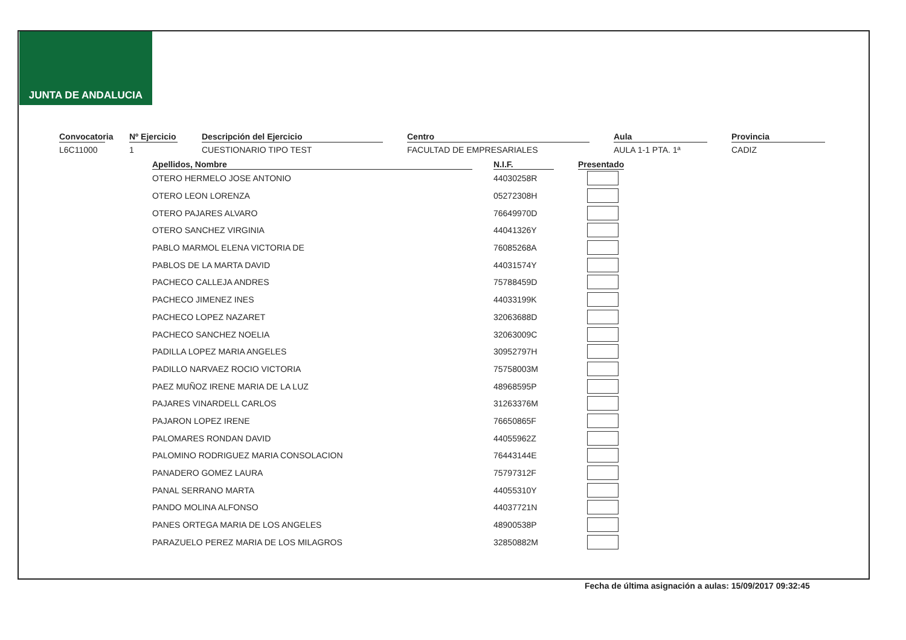JUNTA DE ANDALUCIA
Convocatoria
L6C11000
Nº Ejercicio
1
Descripción del Ejercicio
CUESTIONARIO TIPO TEST
Centro
FACULTAD DE EMPRESARIALES
Aula
AULA 1-1 PTA. 1ª
Provincia
CADIZ
| Apellidos, Nombre | | N.I.F. | | Presentado |
| --- | --- | --- | --- | --- |
| OTERO HERMELO JOSE ANTONIO | | 44030258R | | |
| OTERO LEON LORENZA | | 05272308H | | |
| OTERO PAJARES ALVARO | | 76649970D | | |
| OTERO SANCHEZ VIRGINIA | | 44041326Y | | |
| PABLO MARMOL ELENA VICTORIA DE | | 76085268A | | |
| PABLOS DE LA MARTA DAVID | | 44031574Y | | |
| PACHECO CALLEJA ANDRES | | 75788459D | | |
| PACHECO JIMENEZ INES | | 44033199K | | |
| PACHECO LOPEZ NAZARET | | 32063688D | | |
| PACHECO SANCHEZ NOELIA | | 32063009C | | |
| PADILLA LOPEZ MARIA ANGELES | | 30952797H | | |
| PADILLO NARVAEZ ROCIO VICTORIA | | 75758003M | | |
| PAEZ MUÑOZ IRENE MARIA DE LA LUZ | | 48968595P | | |
| PAJARES VINARDELL CARLOS | | 31263376M | | |
| PAJARON LOPEZ IRENE | | 76650865F | | |
| PALOMARES RONDAN DAVID | | 44055962Z | | |
| PALOMINO RODRIGUEZ MARIA CONSOLACION | | 76443144E | | |
| PANADERO GOMEZ LAURA | | 75797312F | | |
| PANAL SERRANO MARTA | | 44055310Y | | |
| PANDO MOLINA ALFONSO | | 44037721N | | |
| PANES ORTEGA MARIA DE LOS ANGELES | | 48900538P | | |
| PARAZUELO PEREZ MARIA DE LOS MILAGROS | | 32850882M | | |
Fecha de última asignación a aulas: 15/09/2017 09:32:45